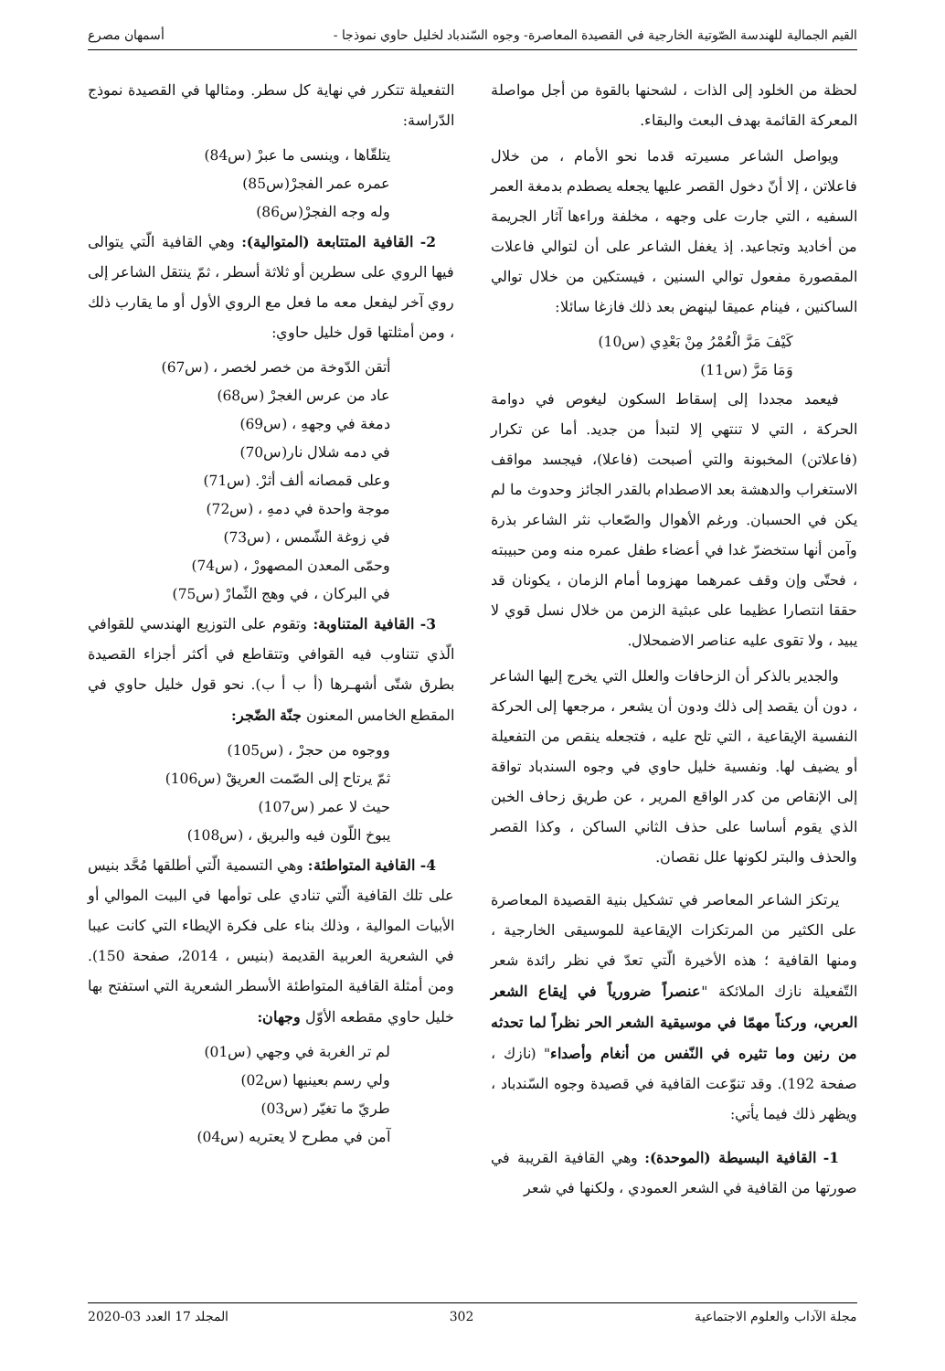القيم الجمالية للهندسة الصّوتية الخارجية في القصيدة المعاصرة- وجوه السّندباد لخليل حاوي نموذجا - أسمهان مصرع
لحظة من الخلود إلى الذات ، لشحنها بالقوة من أجل مواصلة المعركة القائمة بهدف البعث والبقاء.
ويواصل الشاعر مسيرته قدما نحو الأمام ، من خلال فاعلاتن ، إلا أنّ دخول القصر عليها يجعله يصطدم بدمغة العمر السفيه ، التي جارت على وجهه ، مخلفة وراءها آثار الجريمة من أخاديد وتجاعيد. إذ يغفل الشاعر على أن لتوالي فاعلات المقصورة مفعول توالي السنين ، فيستكين من خلال توالي الساكنين ، فينام عميقا لينهض بعد ذلك فازغا سائلا:
كَيْفَ مَرَّ الْعُمْرُ مِنْ بَعْدِي (س10)
وَمَا مَرَّ (س11)
فيعمد مجددا إلى إسقاط السكون ليغوص في دوامة الحركة ، التي لا تنتهي إلا لتبدأ من جديد. أما عن تكرار (فاعلاتن) المخبونة والتي أصبحت (فاعلا)، فيجسد مواقف الاستغراب والدهشة بعد الاصطدام بالقدر الجائز وحدوث ما لم يكن في الحسبان. ورغم الأهوال والصّعاب نثر الشاعر بذرة وآمن أنها ستخضرّ غدا في أعضاء طفل عمره منه ومن حبيبته ، فحتّى وإن وقف عمرهما مهزوما أمام الزمان ، يكونان قد حققا انتصارا عظيما على عبثية الزمن من خلال نسل قوي لا يبيد ، ولا تقوى عليه عناصر الاضمحلال.
والجدير بالذكر أن الزحافات والعلل التي يخرج إليها الشاعر ، دون أن يقصد إلى ذلك ودون أن يشعر ، مرجعها إلى الحركة النفسية الإيقاعية ، التي تلح عليه ، فتجعله ينقص من التفعيلة أو يضيف لها. ونفسية خليل حاوي في وجوه السندباد تواقة إلى الإنقاص من كدر الواقع المرير ، عن طريق زحاف الخبن الذي يقوم أساسا على حذف الثاني الساكن ، وكذا القصر والحذف والبتر لكونها علل نقصان.
يرتكز الشاعر المعاصر في تشكيل بنية القصيدة المعاصرة على الكثير من المرتكزات الإيقاعية للموسيقى الخارجية ، ومنها القافية ؛ هذه الأخيرة الّتي تعدّ في نظر رائدة شعر التّفعيلة نازك الملائكة "عنصراً ضرورياً في إيقاع الشعر العربي، وركناً مهمّا في موسيقية الشعر الحر نظراً لما تحدثه من رنين وما تثيره في النّفس من أنغام وأصداء" (نازك ، صفحة 192). وقد تنوّعت القافية في قصيدة وجوه السّندباد ، ويظهر ذلك فيما يأتي:
1- القافية البسيطة (الموحدة): وهي القافية القريبة في صورتها من القافية في الشعر العمودي ، ولكنها في شعر
التفعيلة تتكرر في نهاية كل سطر. ومثالها في القصيدة نموذج الدّراسة:
يتلقّاها ، وينسى ما عبرْ (س84)
عمره عمر الفجرْ(س85)
وله وجه الفجرْ(س86)
2- القافية المتتابعة (المتوالية): وهي القافية الّتي يتوالى فيها الروي على سطرين أو ثلاثة أسطر ، ثمّ ينتقل الشاعر إلى روي آخر ليفعل معه ما فعل مع الروي الأول أو ما يقارب ذلك ، ومن أمثلتها قول خليل حاوي:
أتقن الدّوخة من خصر لخصر ، (س67)
عاد من عرس الغجرْ (س68)
دمغة في وجههِ ، (س69)
في دمه شلال نار(س70)
وعلى قمصانه ألف أثرْ. (س71)
موجة واحدة في دمهِ ، (س72)
في زوغة الشّمس ، (س73)
وحمّى المعدن المصهورْ ، (س74)
في البركان ، في وهج الثّمارْ (س75)
3- القافية المتناوبة: وتقوم على التوزيع الهندسي للقوافي الّذي تتناوب فيه القوافي وتتقاطع في أكثر أجزاء القصيدة بطرق شتّى أشهـرها (أ ب أ ب). نحو قول خليل حاوي في المقطع الخامس المعنون جنّة الضّجر:
ووجوه من حجرْ ، (س105)
ثمّ يرتاح إلى الصّمت العريقْ (س106)
حيث لا عمر (س107)
يبوخ اللّون فيه والبريق ، (س108)
4- القافية المتواطئة: وهي التسمية الّتي أطلقها مُحَّد بنيس على تلك القافية الّتي تنادي على توأمها في البيت الموالي أو الأبيات الموالية ، وذلك بناء على فكرة الإيطاء التي كانت عيبا في الشعرية العربية القديمة (بنيس ، 2014، صفحة 150). ومن أمثلة القافية المتواطئة الأسطر الشعرية التي استفتح بها خليل حاوي مقطعه الأوّل وجهان:
لم تر الغربة في وجهي (س01)
ولي رسم بعينيها (س02)
طريّ ما تغيّر (س03)
آمن في مطرح لا يعتريه (س04)
مجلة الآداب والعلوم الاجتماعية 302 المجلد 17 العدد 03-2020